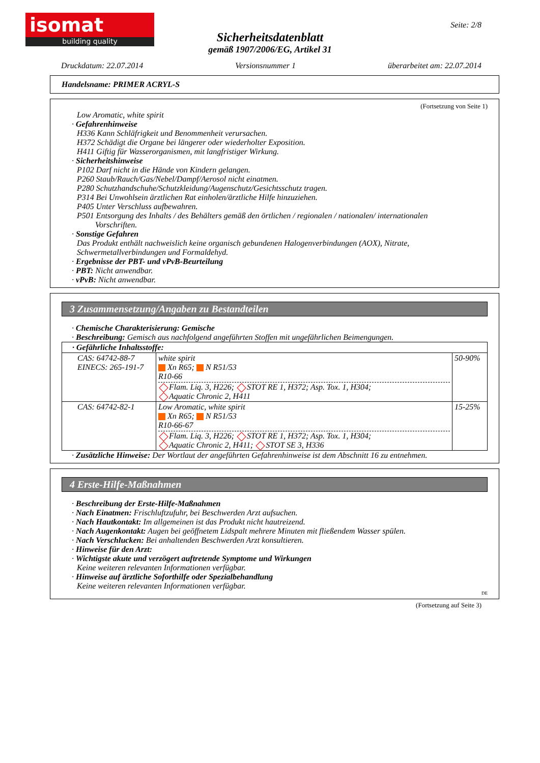isomat
building quality
Seite: 2/8
Sicherheitsdatenblatt
gemäß 1907/2006/EG, Artikel 31
Druckdatum: 22.07.2014 Versionsnummer 1 überarbeitet am: 22.07.2014
Handelsname: PRIMER ACRYL-S
(Fortsetzung von Seite 1)
Low Aromatic, white spirit
· Gefahrenhinweise
H336 Kann Schläfrigkeit und Benommenheit verursachen.
H372 Schädigt die Organe bei längerer oder wiederholter Exposition.
H411 Giftig für Wasserorganismen, mit langfristiger Wirkung.
· Sicherheitshinweise
P102 Darf nicht in die Hände von Kindern gelangen.
P260 Staub/Rauch/Gas/Nebel/Dampf/Aerosol nicht einatmen.
P280 Schutzhandschuhe/Schutzkleidung/Augenschutz/Gesichtsschutz tragen.
P314 Bei Unwohlsein ärztlichen Rat einholen/ärztliche Hilfe hinzuziehen.
P405 Unter Verschluss aufbewahren.
P501 Entsorgung des Inhalts / des Behälters gemäß den örtlichen / regionalen / nationalen/ internationalen
Vorschriften.
· Sonstige Gefahren
Das Produkt enthält nachweislich keine organisch gebundenen Halogenverbindungen (AOX), Nitrate, Schwermetallverbindungen und Formaldehyd.
· Ergebnisse der PBT- und vPvB-Beurteilung
· PBT: Nicht anwendbar.
· vPvB: Nicht anwendbar.
3 Zusammensetzung/Angaben zu Bestandteilen
· Chemische Charakterisierung: Gemische
· Beschreibung: Gemisch aus nachfolgend angeführten Stoffen mit ungefährlichen Beimengungen.
| · Gefährliche Inhaltsstoffe: | | |
| CAS: 64742-88-7 EINECS: 265-191-7 | white spirit Xn R65; N R51/53 R10-66 Flam. Liq. 3, H226; STOT RE 1, H372; Asp. Tox. 1, H304; Aquatic Chronic 2, H411 | 50-90% |
| CAS: 64742-82-1 | Low Aromatic, white spirit Xn R65; N R51/53 R10-66-67 Flam. Liq. 3, H226; STOT RE 1, H372; Asp. Tox. 1, H304; Aquatic Chronic 2, H411; STOT SE 3, H336 | 15-25% |
· Zusätzliche Hinweise: Der Wortlaut der angeführten Gefahrenhinweise ist dem Abschnitt 16 zu entnehmen.
4 Erste-Hilfe-Maßnahmen
· Beschreibung der Erste-Hilfe-Maßnahmen
· Nach Einatmen: Frischluftzufuhr, bei Beschwerden Arzt aufsuchen.
· Nach Hautkontakt: Im allgemeinen ist das Produkt nicht hautreizend.
· Nach Augenkontakt: Augen bei geöffnetem Lidspalt mehrere Minuten mit fließendem Wasser spülen.
· Nach Verschlucken: Bei anhaltenden Beschwerden Arzt konsultieren.
· Hinweise für den Arzt:
· Wichtigste akute und verzögert auftretende Symptome und Wirkungen
Keine weiteren relevanten Informationen verfügbar.
· Hinweise auf ärztliche Soforthilfe oder Spezialbehandlung
Keine weiteren relevanten Informationen verfügbar.
DE
(Fortsetzung auf Seite 3)